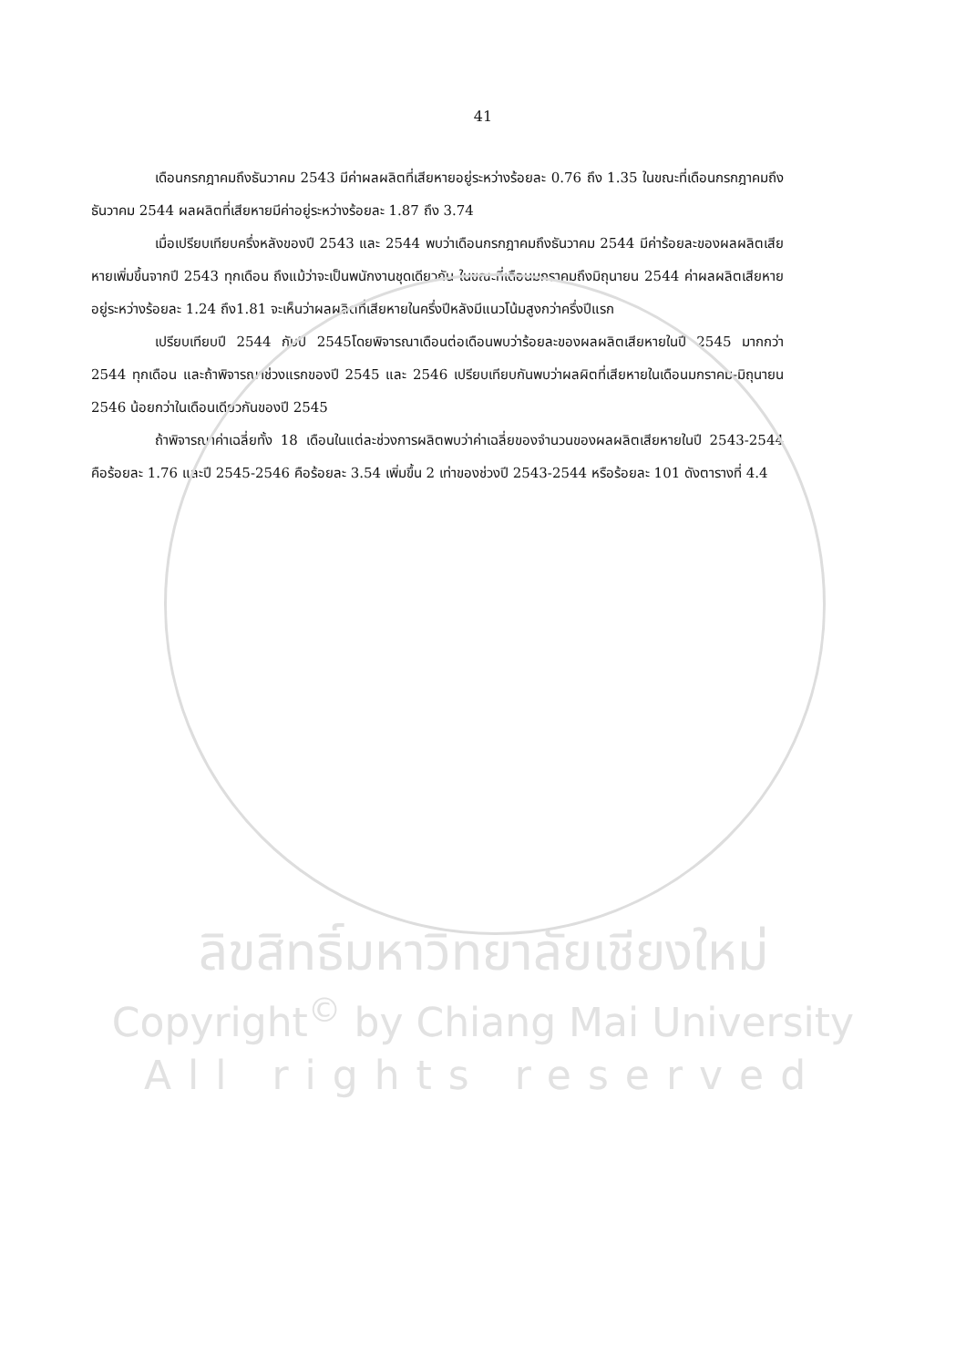41
เดือนกรกฎาคมถึงธันวาคม 2543 มีค่าผลผลิตที่เสียหายอยู่ระหว่างร้อยละ 0.76 ถึง 1.35 ในขณะที่เดือนกรกฎาคมถึงธันวาคม 2544 ผลผลิตที่เสียหายมีค่าอยู่ระหว่างร้อยละ 1.87 ถึง 3.74
เมื่อเปรียบเทียบครึ่งหลังของปี 2543 และ 2544 พบว่าเดือนกรกฎาคมถึงธันวาคม 2544 มีค่าร้อยละของผลผลิตเสียหายเพิ่มขึ้นจากปี 2543 ทุกเดือน ถึงแม้ว่าจะเป็นพนักงานชุดเดียวกัน ในขณะที่เดือนมกราคมถึงมิถุนายน 2544 ค่าผลผลิตเสียหายอยู่ระหว่างร้อยละ 1.24 ถึง1.81 จะเห็นว่าผลผลิตที่เสียหายในครึ่งปีหลังมีแนวโน้มสูงกว่าครึ่งปีแรก
เปรียบเทียบปี 2544 กับปี 2545โดยพิจารณาเดือนต่อเดือนพบว่าร้อยละของผลผลิตเสียหายในปี 2545 มากกว่า 2544 ทุกเดือน และถ้าพิจารณาช่วงแรกของปี 2545 และ 2546 เปรียบเทียบกันพบว่าผลผิตที่เสียหายในเดือนมกราคม-มิถุนายน 2546 น้อยกว่าในเดือนเดียวกันของปี 2545
ถ้าพิจารณาค่าเฉลี่ยทั้ง 18 เดือนในแต่ละช่วงการผลิตพบว่าค่าเฉลี่ยของจำนวนของผลผลิตเสียหายในปี 2543-2544 คือร้อยละ 1.76 และปี 2545-2546 คือร้อยละ 3.54 เพิ่มขึ้น 2 เท่าของช่วงปี 2543-2544 หรือร้อยละ 101 ดังตารางที่ 4.4
ลิขสิทธิ์มหาวิทยาลัยเชียงใหม่
Copyright<sup>©</sup> by Chiang Mai University
All rights reserved